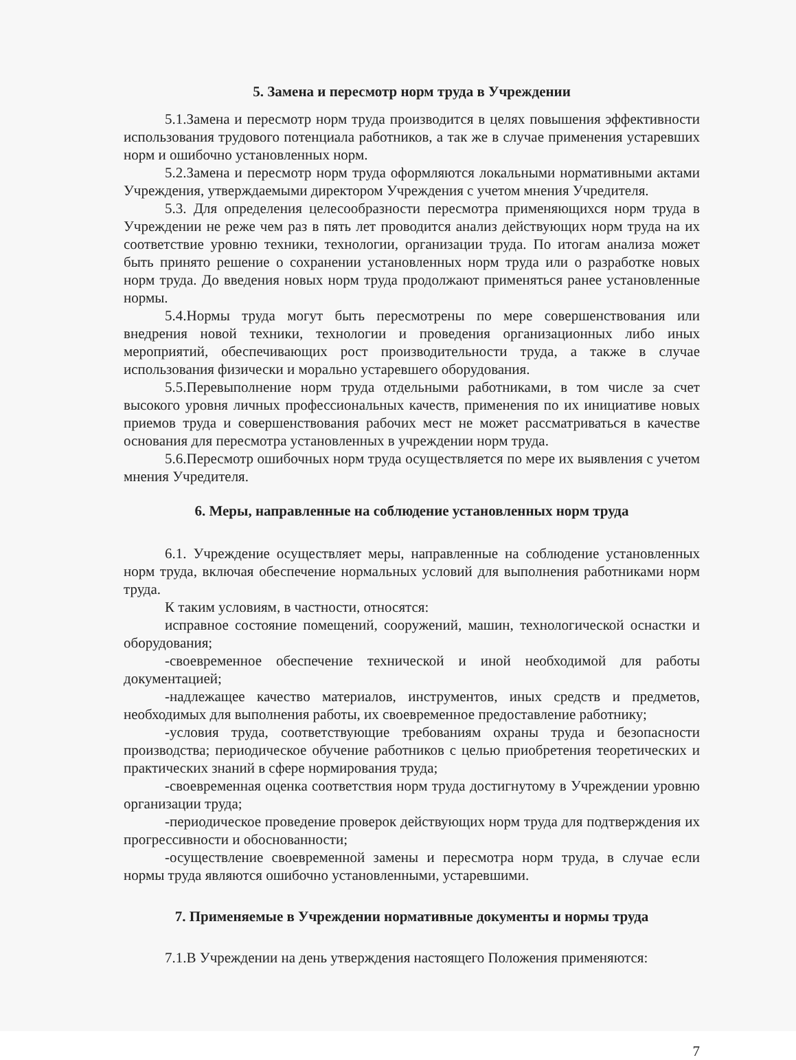5. Замена и пересмотр норм труда в Учреждении
5.1.Замена и пересмотр норм труда производится в целях повышения эффективности использования трудового потенциала работников, а так же в случае применения устаревших норм и ошибочно установленных норм.
5.2.Замена и пересмотр норм труда оформляются локальными нормативными актами Учреждения, утверждаемыми директором Учреждения с учетом мнения Учредителя.
5.3. Для определения целесообразности пересмотра применяющихся норм труда в Учреждении не реже чем раз в пять лет проводится анализ действующих норм труда на их соответствие уровню техники, технологии, организации труда. По итогам анализа может быть принято решение о сохранении установленных норм труда или о разработке новых норм труда. До введения новых норм труда продолжают применяться ранее установленные нормы.
5.4.Нормы труда могут быть пересмотрены по мере совершенствования или внедрения новой техники, технологии и проведения организационных либо иных мероприятий, обеспечивающих рост производительности труда, а также в случае использования физически и морально устаревшего оборудования.
5.5.Перевыполнение норм труда отдельными работниками, в том числе за счет высокого уровня личных профессиональных качеств, применения по их инициативе новых приемов труда и совершенствования рабочих мест не может рассматриваться в качестве основания для пересмотра установленных в учреждении норм труда.
5.6.Пересмотр ошибочных норм труда осуществляется по мере их выявления с учетом мнения Учредителя.
6. Меры, направленные на соблюдение установленных норм труда
6.1. Учреждение осуществляет меры, направленные на соблюдение установленных норм труда, включая обеспечение нормальных условий для выполнения работниками норм труда.
К таким условиям, в частности, относятся:
исправное состояние помещений, сооружений, машин, технологической оснастки и оборудования;
-своевременное обеспечение технической и иной необходимой для работы документацией;
-надлежащее качество материалов, инструментов, иных средств и предметов, необходимых для выполнения работы, их своевременное предоставление работнику;
-условия труда, соответствующие требованиям охраны труда и безопасности производства; периодическое обучение работников с целью приобретения теоретических и практических знаний в сфере нормирования труда;
-своевременная оценка соответствия норм труда достигнутому в Учреждении уровню организации труда;
-периодическое проведение проверок действующих норм труда для подтверждения их прогрессивности и обоснованности;
-осуществление своевременной замены и пересмотра норм труда, в случае если нормы труда являются ошибочно установленными, устаревшими.
7. Применяемые в Учреждении нормативные документы и нормы труда
7.1.В Учреждении на день утверждения настоящего Положения применяются:
7